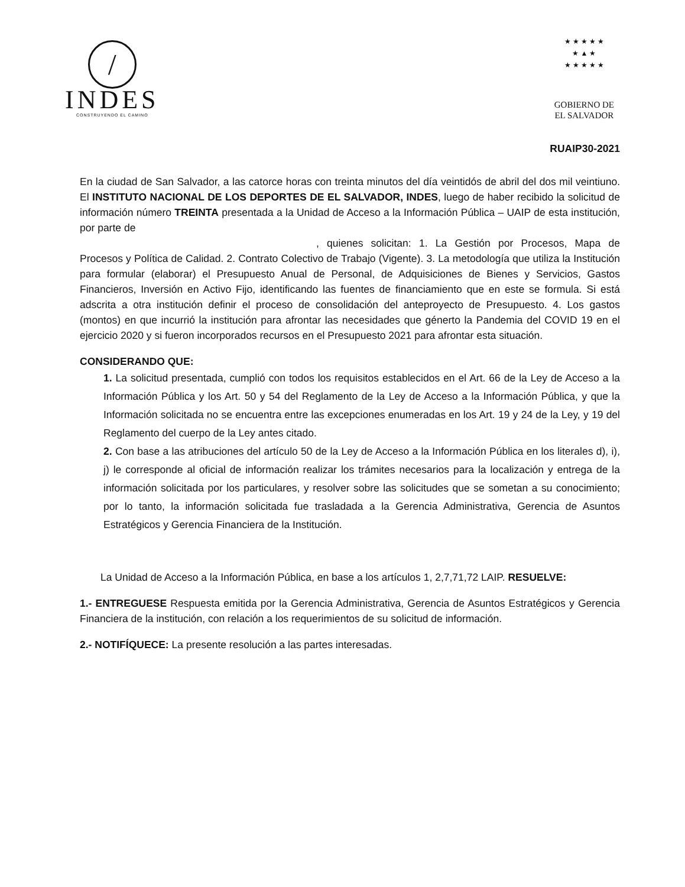/
INDES
CONSTRUYENDO EL CAMINO
★ ★ ★ ★ ★
★ ▲ ★
★ ★ ★ ★ ★
GOBIERNO DE
EL SALVADOR
RUAIP30-2021
En la ciudad de San Salvador, a las catorce horas con treinta minutos del día veintidós de abril del dos mil veintiuno. El INSTITUTO NACIONAL DE LOS DEPORTES DE EL SALVADOR, INDES, luego de haber recibido la solicitud de información número TREINTA presentada a la Unidad de Acceso a la Información Pública – UAIP de esta institución, por parte de
, quienes solicitan: 1. La Gestión por Procesos, Mapa de Procesos y Política de Calidad. 2. Contrato Colectivo de Trabajo (Vigente). 3. La metodología que utiliza la Institución para formular (elaborar) el Presupuesto Anual de Personal, de Adquisiciones de Bienes y Servicios, Gastos Financieros, Inversión en Activo Fijo, identificando las fuentes de financiamiento que en este se formula. Si está adscrita a otra institución definir el proceso de consolidación del anteproyecto de Presupuesto. 4. Los gastos (montos) en que incurrió la institución para afrontar las necesidades que génerto la Pandemia del COVID 19 en el ejercicio 2020 y si fueron incorporados recursos en el Presupuesto 2021 para afrontar esta situación.
CONSIDERANDO QUE:
1. La solicitud presentada, cumplió con todos los requisitos establecidos en el Art. 66 de la Ley de Acceso a la Información Pública y los Art. 50 y 54 del Reglamento de la Ley de Acceso a la Información Pública, y que la Información solicitada no se encuentra entre las excepciones enumeradas en los Art. 19 y 24 de la Ley, y 19 del Reglamento del cuerpo de la Ley antes citado.
2. Con base a las atribuciones del artículo 50 de la Ley de Acceso a la Información Pública en los literales d), i), j) le corresponde al oficial de información realizar los trámites necesarios para la localización y entrega de la información solicitada por los particulares, y resolver sobre las solicitudes que se sometan a su conocimiento; por lo tanto, la información solicitada fue trasladada a la Gerencia Administrativa, Gerencia de Asuntos Estratégicos y Gerencia Financiera de la Institución.
La Unidad de Acceso a la Información Pública, en base a los artículos 1, 2,7,71,72 LAIP. RESUELVE:
1.- ENTREGUESE Respuesta emitida por la Gerencia Administrativa, Gerencia de Asuntos Estratégicos y Gerencia Financiera de la institución, con relación a los requerimientos de su solicitud de información.
2.- NOTIFÍQUECE: La presente resolución a las partes interesadas.